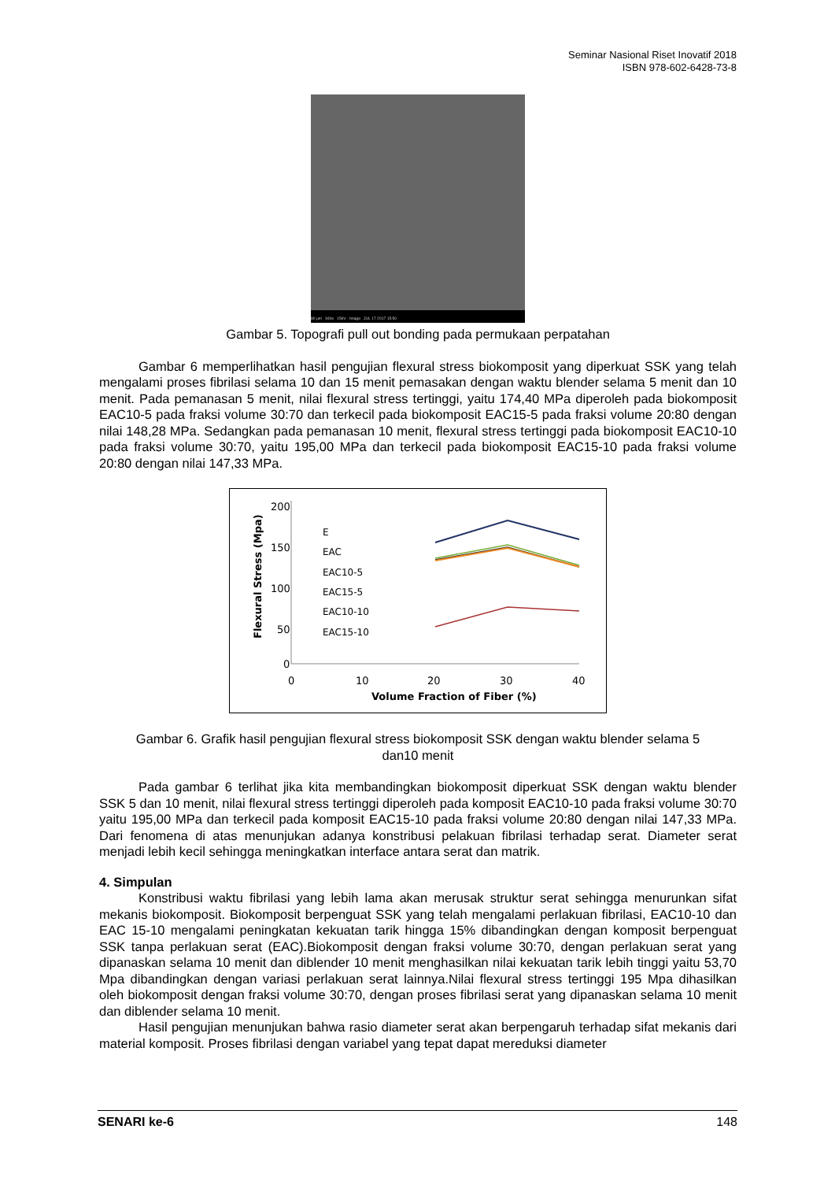Seminar Nasional Riset Inovatif 2018
ISBN 978-602-6428-73-8
80 µm 940x 15kV - Image JUL 17 2017 15:50
Gambar 5. Topografi pull out bonding pada permukaan perpatahan
Gambar 6 memperlihatkan hasil pengujian flexural stress biokomposit yang diperkuat SSK yang telah mengalami proses fibrilasi selama 10 dan 15 menit pemasakan dengan waktu blender selama 5 menit dan 10 menit. Pada pemanasan 5 menit, nilai flexural stress tertinggi, yaitu 174,40 MPa diperoleh pada biokomposit EAC10-5 pada fraksi volume 30:70 dan terkecil pada biokomposit EAC15-5 pada fraksi volume 20:80 dengan nilai 148,28 MPa. Sedangkan pada pemanasan 10 menit, flexural stress tertinggi pada biokomposit EAC10-10 pada fraksi volume 30:70, yaitu 195,00 MPa dan terkecil pada biokomposit EAC15-10 pada fraksi volume 20:80 dengan nilai 147,33 MPa.
Flexural Stress (Mpa)
200
150
100
50
0
0
10
20
30
40
Volume Fraction of Fiber (%)
E
EAC
EAC10-5
EAC15-5
EAC10-10
EAC15-10
Gambar 6. Grafik hasil pengujian flexural stress biokomposit SSK dengan waktu blender selama 5
dan10 menit
Pada gambar 6 terlihat jika kita membandingkan biokomposit diperkuat SSK dengan waktu blender SSK 5 dan 10 menit, nilai flexural stress tertinggi diperoleh pada komposit EAC10-10 pada fraksi volume 30:70 yaitu 195,00 MPa dan terkecil pada komposit EAC15-10 pada fraksi volume 20:80 dengan nilai 147,33 MPa. Dari fenomena di atas menunjukan adanya konstribusi pelakuan fibrilasi terhadap serat. Diameter serat menjadi lebih kecil sehingga meningkatkan interface antara serat dan matrik.
4. Simpulan
Konstribusi waktu fibrilasi yang lebih lama akan merusak struktur serat sehingga menurunkan sifat mekanis biokomposit. Biokomposit berpenguat SSK yang telah mengalami perlakuan fibrilasi, EAC10-10 dan EAC 15-10 mengalami peningkatan kekuatan tarik hingga 15% dibandingkan dengan komposit berpenguat SSK tanpa perlakuan serat (EAC).Biokomposit dengan fraksi volume 30:70, dengan perlakuan serat yang dipanaskan selama 10 menit dan diblender 10 menit menghasilkan nilai kekuatan tarik lebih tinggi yaitu 53,70 Mpa dibandingkan dengan variasi perlakuan serat lainnya.Nilai flexural stress tertinggi 195 Mpa dihasilkan oleh biokomposit dengan fraksi volume 30:70, dengan proses fibrilasi serat yang dipanaskan selama 10 menit dan diblender selama 10 menit.
Hasil pengujian menunjukan bahwa rasio diameter serat akan berpengaruh terhadap sifat mekanis dari material komposit. Proses fibrilasi dengan variabel yang tepat dapat mereduksi diameter
SENARI ke-6 148